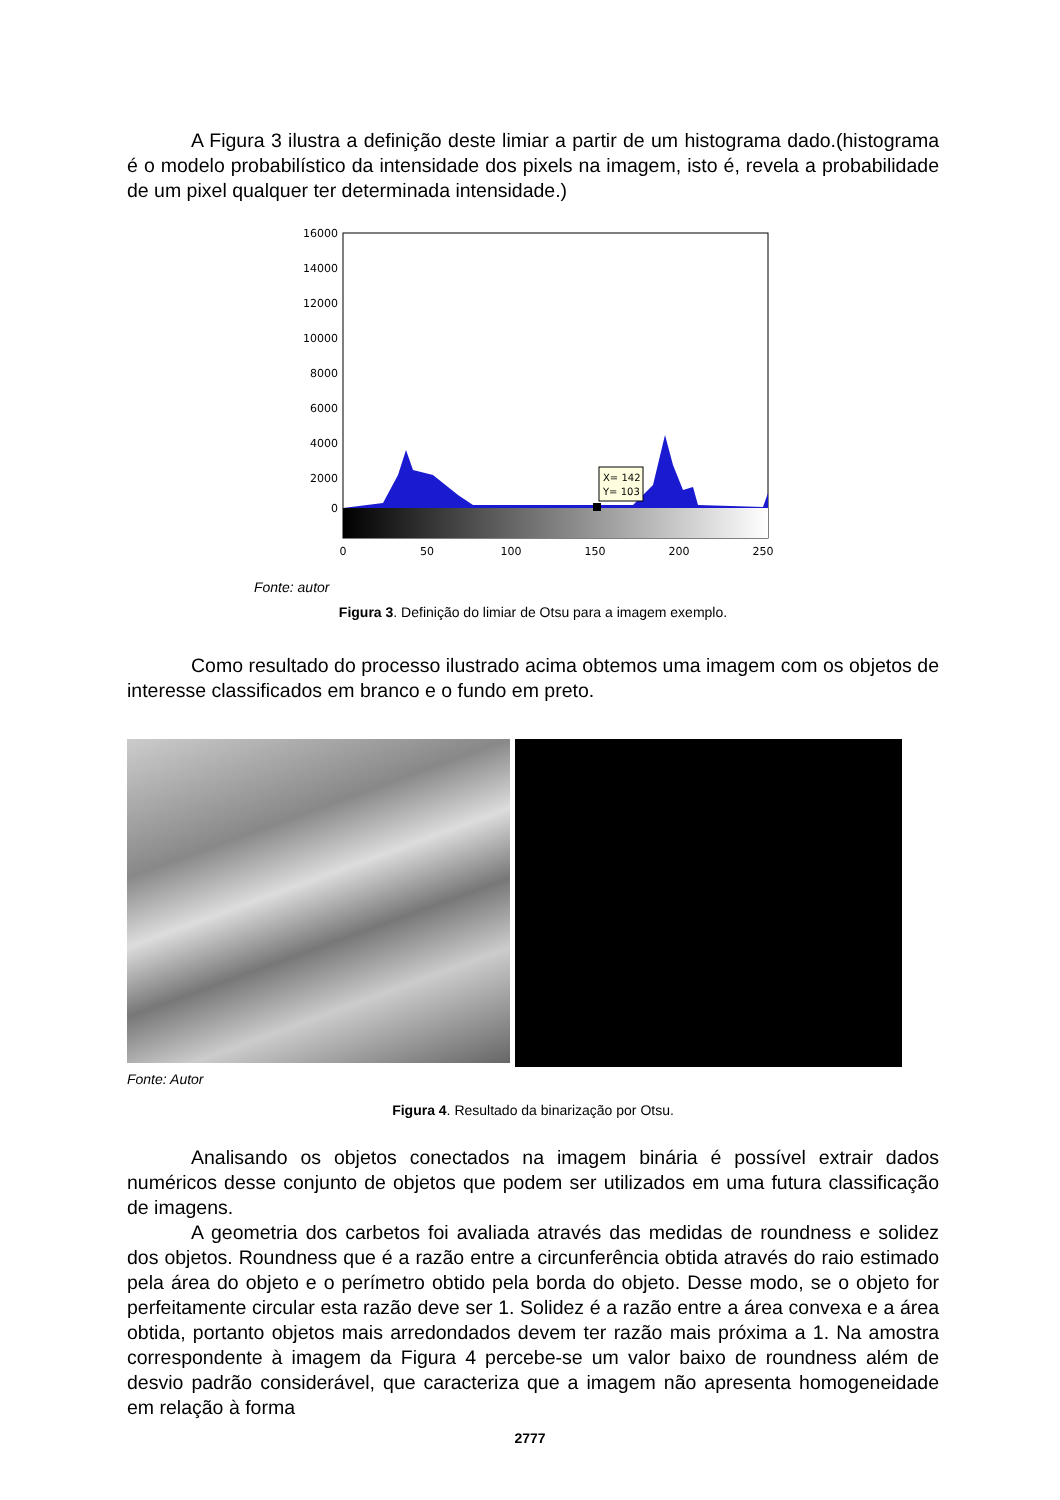A Figura 3 ilustra a definição deste limiar a partir de um histograma dado.(histograma é o modelo probabilístico da intensidade dos pixels na imagem, isto é, revela a probabilidade de um pixel qualquer ter determinada intensidade.)
16000
14000
12000
10000
8000
6000
4000
2000
0
0
50
100
150
200
250
X= 142
Y= 103
Fonte: autor
Figura 3. Definição do limiar de Otsu para a imagem exemplo.
Como resultado do processo ilustrado acima obtemos uma imagem com os objetos de interesse classificados em branco e o fundo em preto.
Fonte: Autor
Figura 4. Resultado da binarização por Otsu.
Analisando os objetos conectados na imagem binária é possível extrair dados numéricos desse conjunto de objetos que podem ser utilizados em uma futura classificação de imagens.
A geometria dos carbetos foi avaliada através das medidas de roundness e solidez dos objetos. Roundness que é a razão entre a circunferência obtida através do raio estimado pela área do objeto e o perímetro obtido pela borda do objeto. Desse modo, se o objeto for perfeitamente circular esta razão deve ser 1. Solidez é a razão entre a área convexa e a área obtida, portanto objetos mais arredondados devem ter razão mais próxima a 1. Na amostra correspondente à imagem da Figura 4 percebe-se um valor baixo de roundness além de desvio padrão considerável, que caracteriza que a imagem não apresenta homogeneidade em relação à forma
2777